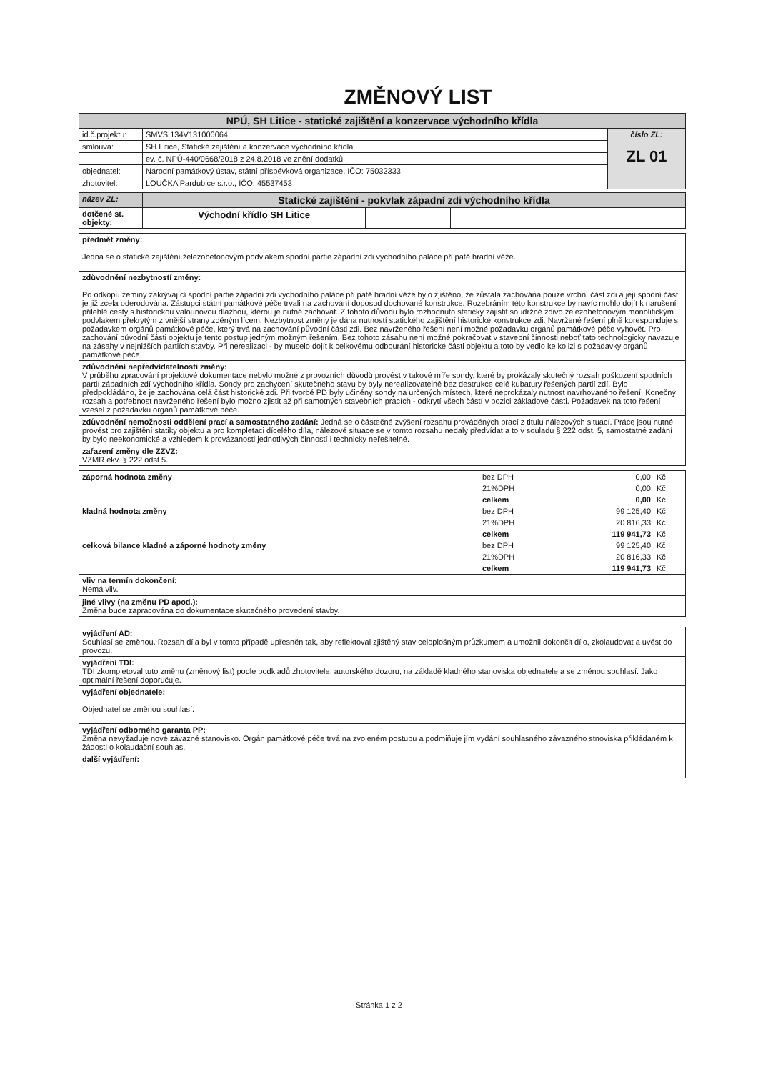ZMĚNOVÝ LIST
| NPÚ, SH Litice - statické zajištění a konzervace východního křídla | | |
| id.č.projektu: | SMVS 134V131000064 | číslo ZL: ZL 01 |
| smlouva: | SH Litice, Statické zajištění a konzervace východního křídla | |
| | ev. č. NPÚ-440/0668/2018 z 24.8.2018 ve znění dodatků | |
| objednatel: | Národní památkový ústav, státní příspěvková organizace, IČO: 75032333 | |
| zhotovitel: | LOUČKA Pardubice s.r.o., IČO: 45537453 | |
| název ZL: | Statické zajištění - pokvlak západní zdi východního křídla | | |
| dotčené st. objekty: | Východní křídlo SH Litice | | |
předmět změny:
Jedná se o statické zajištění železobetonovým podvlakem spodní partie západní zdi východního paláce při patě hradní věže.
zdůvodnění nezbytností změny:
Po odkopu zeminy zakrývající spodní partie západní zdi východního paláce při patě hradní věže bylo zjištěno, že zůstala zachována pouze vrchní část zdi a její spodní část je již zcela oderodována. Zástupci státní památkové péče trvali na zachování doposud dochované konstrukce. Rozebráním této konstrukce by navíc mohlo dojít k narušení přilehlé cesty s historickou valounovou dlažbou, kterou je nutné zachovat. Z tohoto důvodu bylo rozhodnuto staticky zajistit soudržné zdivo železobetonovým monolitickým podvlakem překrytým z vnější strany zděným lícem. Nezbytnost změny je dána nutností statického zajištění historické konstrukce zdi. Navržené řešení plně koresponduje s požadavkem orgánů památkové péče, který trvá na zachování původní části zdi. Bez navrženého řešení není možné požadavku orgánů památkové péče vyhovět. Pro zachování původní části objektu je tento postup jedným možným řešením. Bez tohoto zásahu není možné pokračovat v stavební činnosti neboť tato technologicky navazuje na zásahy v nejnižších partiích stavby. Při nerealizaci - by muselo dojít k celkovému odbourání historické části objektu a toto by vedlo ke kolizi s požadavky orgánů památkové péče.
zdůvodnění nepředvídatelnosti změny:
V průběhu zpracování projektové dokumentace nebylo možné z provozních důvodů provést v takové míře sondy, které by prokázaly skutečný rozsah poškození spodních partií západních zdí východního křídla. Sondy pro zachycení skutečného stavu by byly nerealizovatelné bez destrukce celé kubatury řešených partií zdí. Bylo předpokládáno, že je zachována celá část historické zdi. Při tvorbě PD byly učiněny sondy na určených místech, které neprokázaly nutnost navrhovaného řešení. Konečný rozsah a potřebnost navrženého řešení bylo možno zjistit až při samotných stavebních pracích - odkrytí všech částí v pozici základové části. Požadavek na toto řešení vzešel z požadavku orgánů památkové péče.
zdůvodnění nemožnosti oddělení prací a samostatného zadání: Jedná se o částečné zvýšení rozsahu prováděných prací z titulu nálezových situací. Práce jsou nutné provést pro zajištění statiky objektu a pro kompletaci dícelého díla, nálezové situace se v tomto rozsahu nedaly předvídat a to v souladu § 222 odst. 5, samostatné zadání by bylo neekonomické a vzhledem k provázanosti jednotlivých činností i technicky neřešitelné.
zařazení změny dle ZZVZ:
VZMR ekv. § 222 odst 5.
| záporná hodnota změny | bez DPH | 0,00 | Kč |
| | 21%DPH | 0,00 | Kč |
| | celkem | 0,00 | Kč |
| kladná hodnota změny | bez DPH | 99 125,40 | Kč |
| | 21%DPH | 20 816,33 | Kč |
| | celkem | 119 941,73 | Kč |
| celková bilance kladné a záporné hodnoty změny | bez DPH | 99 125,40 | Kč |
| | 21%DPH | 20 816,33 | Kč |
| | celkem | 119 941,73 | Kč |
vliv na termín dokončení:
Nemá vliv.
jiné vlivy (na změnu PD apod.):
Změna bude zapracována do dokumentace skutečného provedení stavby.
vyjádření AD:
Souhlasí se změnou. Rozsah díla byl v tomto případě upřesněn tak, aby reflektoval zjištěný stav celoplošným průzkumem a umožnil dokončit dílo, zkolaudovat a uvést do provozu.
vyjádření TDI:
TDI zkompletoval tuto změnu (změnový list) podle podkladů zhotovitele, autorského dozoru, na základě kladného stanoviska objednatele a se změnou souhlasí. Jako optimální řešení doporučuje.
vyjádření objednatele:
Objednatel se změnou souhlasí.
vyjádření odborného garanta PP:
Změna nevyžaduje nové závazné stanovisko. Orgán památkové péče trvá na zvoleném postupu a podmiňuje jím vydání souhlasného závazného stnoviska přikládaném k žádosti o kolaudační souhlas.
další vyjádření:
Stránka 1 z 2